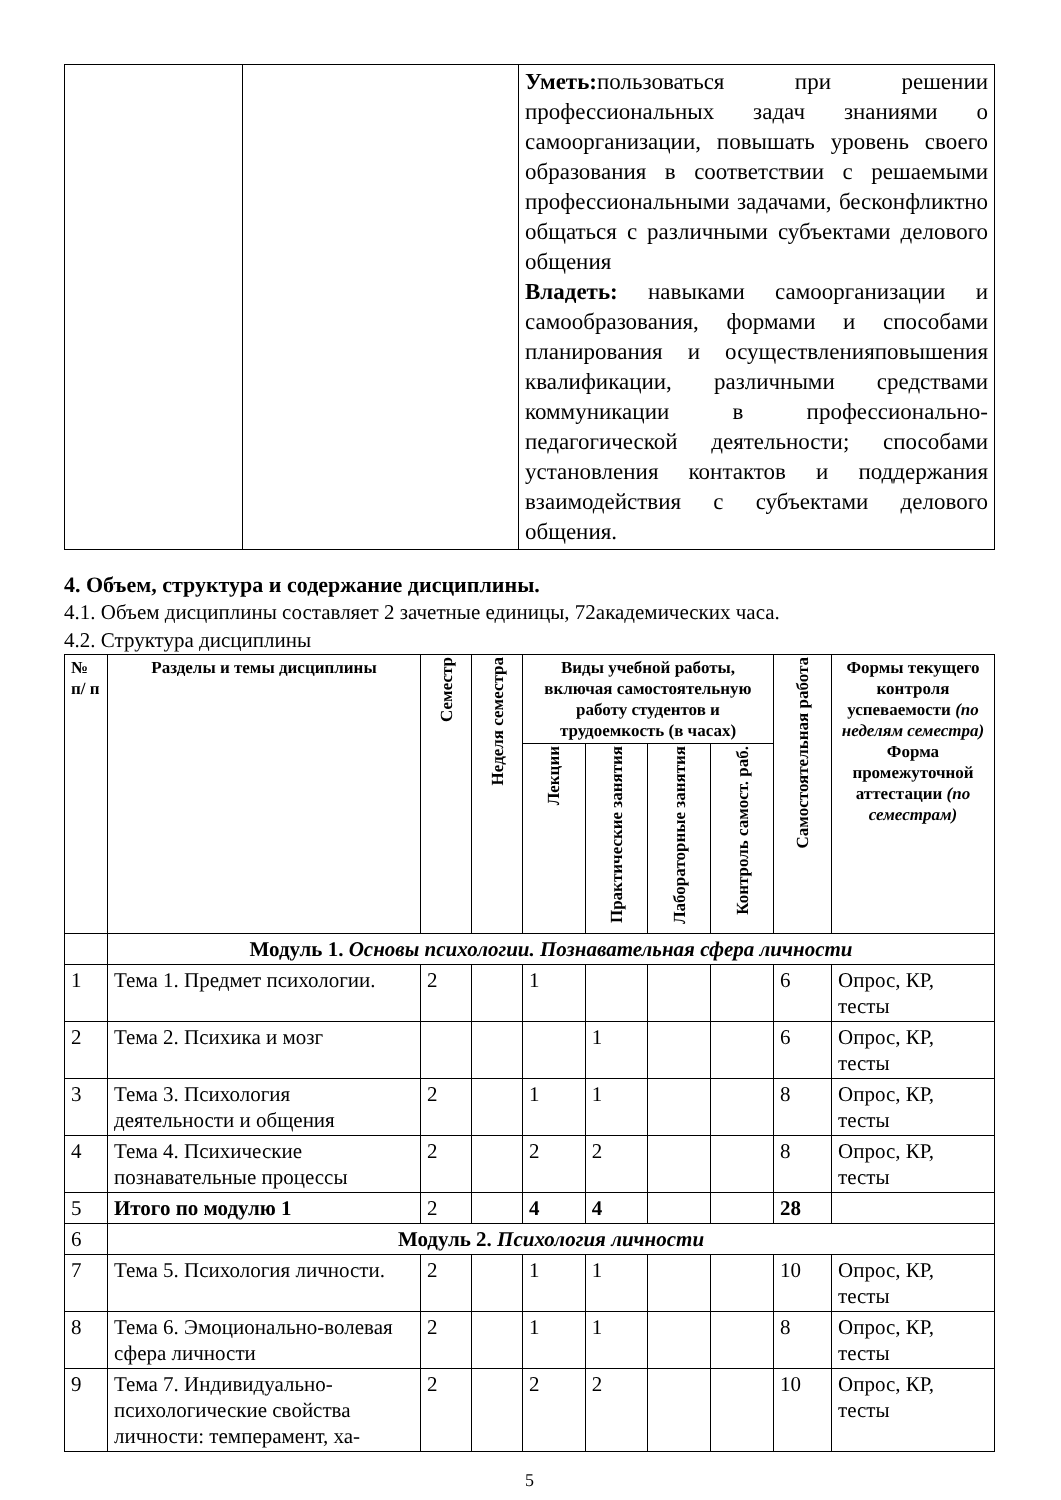| | | Уметь: пользоваться при решении профессиональных задач знаниями о самоорганизации, повышать уровень своего образования в соответствии с решаемыми профессиональными задачами, бесконфликтно общаться с различными субъектами делового общения Владеть: навыками самоорганизации и самообразования, формами и способами планирования и осуществленияповышения квалификации, различными средствами коммуникации в профессионально-педагогической деятельности; способами установления контактов и поддержания взаимодействия с субъектами делового общения. |
4. Объем, структура и содержание дисциплины.
4.1. Объем дисциплины составляет 2 зачетные единицы, 72академических часа.
4.2. Структура дисциплины
| № п/ п | Разделы и темы дисциплины | Семестр | Неделя семестра | Виды учебной работы, включая самостоятельную работу студентов и трудоемкость (в часах) | | | | Самостоятельная работа | Формы текущего контроля успеваемости (по неделям семестра) Форма промежуточной аттестации (по семестрам) |
| --- | --- | --- | --- | --- | --- | --- | --- | --- | --- |
| | | | | Лекции | Практические занятия | Лабораторные занятия | Контроль самост. раб. | | |
| | Модуль 1. Основы психологии. Познавательная сфера личности | | | | | | | | |
| 1 | Тема 1. Предмет психологии. | 2 | | 1 | | | | 6 | Опрос, КР, тесты |
| 2 | Тема 2. Психика и мозг | | | | 1 | | | 6 | Опрос, КР, тесты |
| 3 | Тема 3. Психология деятельности и общения | 2 | | 1 | 1 | | | 8 | Опрос, КР, тесты |
| 4 | Тема 4. Психические познавательные процессы | 2 | | 2 | 2 | | | 8 | Опрос, КР, тесты |
| 5 | Итого по модулю 1 | 2 | | 4 | 4 | | | 28 | |
| 6 | Модуль 2. Психология личности | | | | | | | | |
| 7 | Тема 5. Психология личности. | 2 | | 1 | 1 | | | 10 | Опрос, КР, тесты |
| 8 | Тема 6. Эмоционально-волевая сфера личности | 2 | | 1 | 1 | | | 8 | Опрос, КР, тесты |
| 9 | Тема 7. Индивидуально-психологические свойства личности: темперамент, ха- | 2 | | 2 | 2 | | | 10 | Опрос, КР, тесты |
5